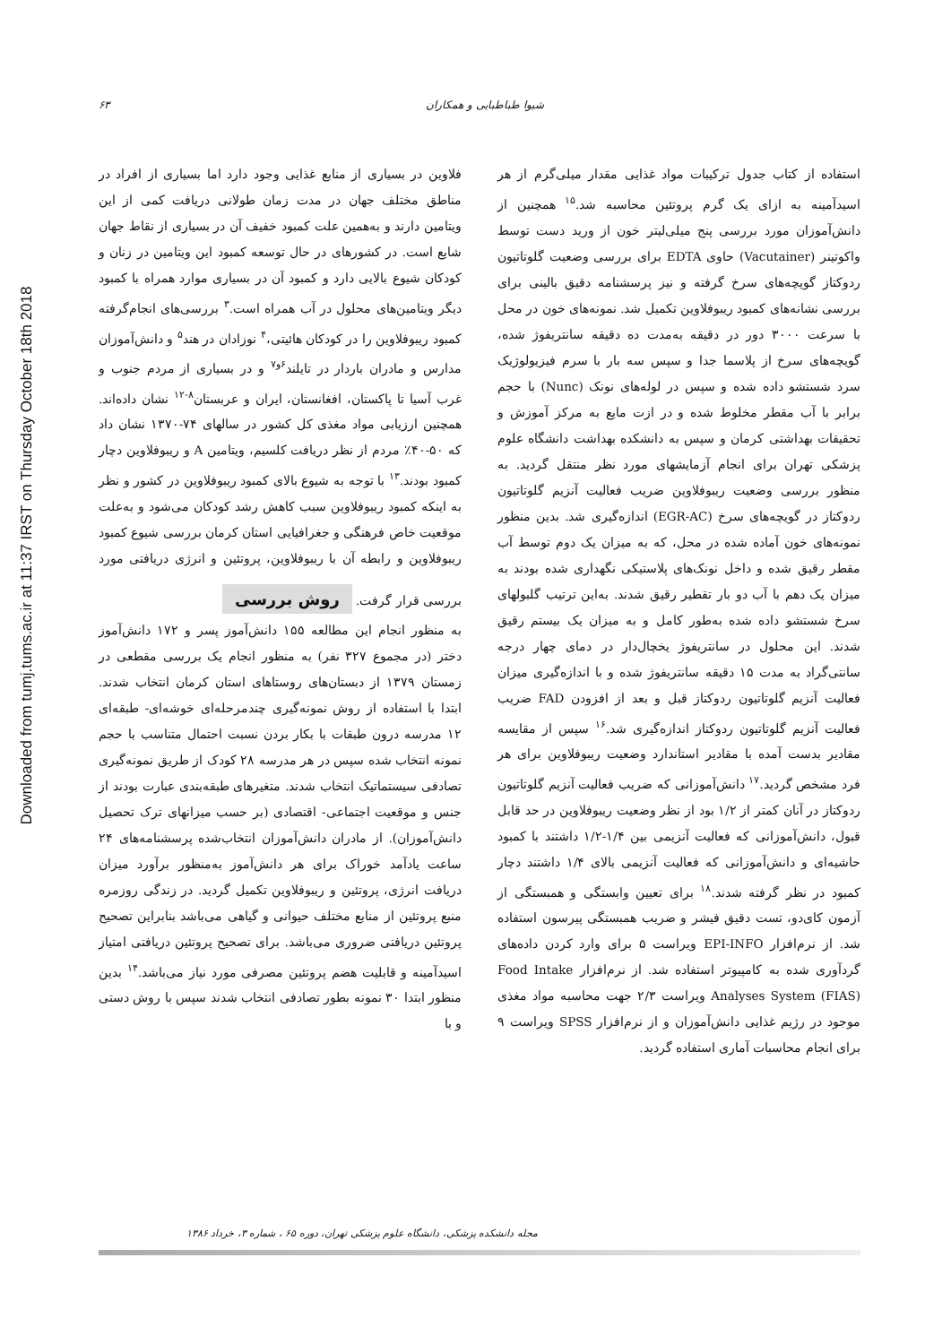Downloaded from tumj.tums.ac.ir at 11:37 IRST on Thursday October 18th 2018
۶۳ شیوا طباطبایی و همکاران
فلاوین در بسیاری از منابع غذایی وجود دارد اما بسیاری از افراد در مناطق مختلف جهان در مدت زمان طولانی دریافت کمی از این ویتامین دارند و به‌همین علت کمبود خفیف آن در بسیاری از نقاط جهان شایع است. در کشورهای در حال توسعه کمبود این ویتامین در زنان و کودکان شیوع بالایی دارد و کمبود آن در بسیاری موارد همراه با کمبود دیگر ویتامین‌های محلول در آب همراه است.<sup>۳</sup> بررسی‌های انجام‌گرفته کمبود ریبوفلاوین را در کودکان هائیتی،<sup>۴</sup> نوزادان در هند<sup>۵</sup> و دانش‌آموزان مدارس و مادران باردار در تایلند<sup>۶و۷</sup> و در بسیاری از مردم جنوب و غرب آسیا تا پاکستان، افغانستان، ایران و عربستان<sup>۸-۱۲</sup> نشان داده‌اند. همچنین ارزیابی مواد مغذی کل کشور در سالهای ۷۴-۱۳۷۰ نشان داد که ۵۰-۴۰٪ مردم از نظر دریافت کلسیم، ویتامین A و ریبوفلاوین دچار کمبود بودند.<sup>۱۳</sup> با توجه به شیوع بالای کمبود ریبوفلاوین در کشور و نظر به اینکه کمبود ریبوفلاوین سبب کاهش رشد کودکان می‌شود و به‌علت موقعیت خاص فرهنگی و جغرافیایی استان کرمان بررسی شیوع کمبود ریبوفلاوین و رابطه آن با ریبوفلاوین، پروتئین و انرژی دریافتی مورد بررسی قرار گرفت.
روش بررسی
به منظور انجام این مطالعه ۱۵۵ دانش‌آموز پسر و ۱۷۲ دانش‌آموز دختر (در مجموع ۳۲۷ نفر) به منظور انجام یک بررسی مقطعی در زمستان ۱۳۷۹ از دبستان‌های روستاهای استان کرمان انتخاب شدند. ابتدا با استفاده از روش نمونه‌گیری چندمرحله‌ای خوشه‌ای- طبقه‌ای ۱۲ مدرسه درون طبقات با بکار بردن نسبت احتمال متناسب با حجم نمونه انتخاب شده سپس در هر مدرسه ۲۸ کودک از طریق نمونه‌گیری تصادفی سیستماتیک انتخاب شدند. متغیرهای طبقه‌بندی عبارت بودند از جنس و موقعیت اجتماعی- اقتصادی (بر حسب میزانهای ترک تحصیل دانش‌آموزان). از مادران دانش‌آموزان انتخاب‌شده پرسشنامه‌های ۲۴ ساعت یادآمد خوراک برای هر دانش‌آموز به‌منظور برآورد میزان دریافت انرژی، پروتئین و ریبوفلاوین تکمیل گردید. در زندگی روزمره منبع پروتئین از منابع مختلف حیوانی و گیاهی می‌باشد بنابراین تصحیح پروتئین دریافتی ضروری می‌باشد. برای تصحیح پروتئین دریافتی امتیاز اسیدآمینه و قابلیت هضم پروتئین مصرفی مورد نیاز می‌باشد.<sup>۱۴</sup> بدین منظور ابتدا ۳۰ نمونه بطور تصادفی انتخاب شدند سپس با روش دستی و با
استفاده از کتاب جدول ترکیبات مواد غذایی مقدار میلی‌گرم از هر اسیدآمینه به ازای یک گرم پروتئین محاسبه شد.<sup>۱۵</sup> همچنین از دانش‌آموزان مورد بررسی پنج میلی‌لیتر خون از ورید دست توسط واکوتینر (Vacutainer) حاوی EDTA برای بررسی وضعیت گلوتاتیون ردوکتاز گویچه‌های سرخ گرفته و نیز پرسشنامه دقیق بالینی برای بررسی نشانه‌های کمبود ریبوفلاوین تکمیل شد. نمونه‌های خون در محل با سرعت ۳۰۰۰ دور در دقیقه به‌مدت ده دقیقه سانتریفوژ شده، گویچه‌های سرخ از پلاسما جدا و سپس سه بار با سرم فیزیولوژیک سرد شستشو داده شده و سپس در لوله‌های نونک (Nunc) با حجم برابر با آب مقطر مخلوط شده و در ازت مایع به مرکز آموزش و تحقیقات بهداشتی کرمان و سپس به دانشکده بهداشت دانشگاه علوم پزشکی تهران برای انجام آزمایشهای مورد نظر منتقل گردید. به منظور بررسی وضعیت ریبوفلاوین ضریب فعالیت آنزیم گلوتاتیون ردوکتاز در گویچه‌های سرخ (EGR-AC) اندازه‌گیری شد. بدین منظور نمونه‌های خون آماده شده در محل، که به میزان یک دوم توسط آب مقطر رقیق شده و داخل نونک‌های پلاستیکی نگهداری شده بودند به میزان یک دهم با آب دو بار تقطیر رقیق شدند. به‌این ترتیب گلبولهای سرخ شستشو داده شده به‌طور کامل و به میزان یک بیستم رقیق شدند. این محلول در سانتریفوژ یخچال‌دار در دمای چهار درجه سانتی‌گراد به مدت ۱۵ دقیقه سانتریفوژ شده و با اندازه‌گیری میزان فعالیت آنزیم گلوتاتیون ردوکتاز قبل و بعد از افزودن FAD ضریب فعالیت آنزیم گلوتاتیون ردوکتاز اندازه‌گیری شد.<sup>۱۶</sup> سپس از مقایسه مقادیر بدست آمده با مقادیر استاندارد وضعیت ریبوفلاوین برای هر فرد مشخص گردید.<sup>۱۷</sup> دانش‌آموزانی که ضریب فعالیت آنزیم گلوتاتیون ردوکتاز در آنان کمتر از ۱/۲ بود از نظر وضعیت ریبوفلاوین در حد قابل قبول، دانش‌آموزانی که فعالیت آنزیمی بین ۱/۴-۱/۲ داشتند با کمبود حاشیه‌ای و دانش‌آموزانی که فعالیت آنزیمی بالای ۱/۴ داشتند دچار کمبود در نظر گرفته شدند.<sup>۱۸</sup> برای تعیین وابستگی و همبستگی از آزمون کای‌دو، تست دقیق فیشر و ضریب همبستگی پیرسون استفاده شد. از نرم‌افزار EPI-INFO ویراست ۵ برای وارد کردن داده‌های گردآوری شده به کامپیوتر استفاده شد. از نرم‌افزار Food Intake Analyses System (FIAS) ویراست ۲/۳ جهت محاسبه مواد مغذی موجود در رژیم غذایی دانش‌آموزان و از نرم‌افزار SPSS ویراست ۹ برای انجام محاسبات آماری استفاده گردید.
مجله دانشکده پزشکی، دانشگاه علوم پزشکی تهران، دوره ۶۵ ، شماره ۳، خرداد ۱۳۸۶